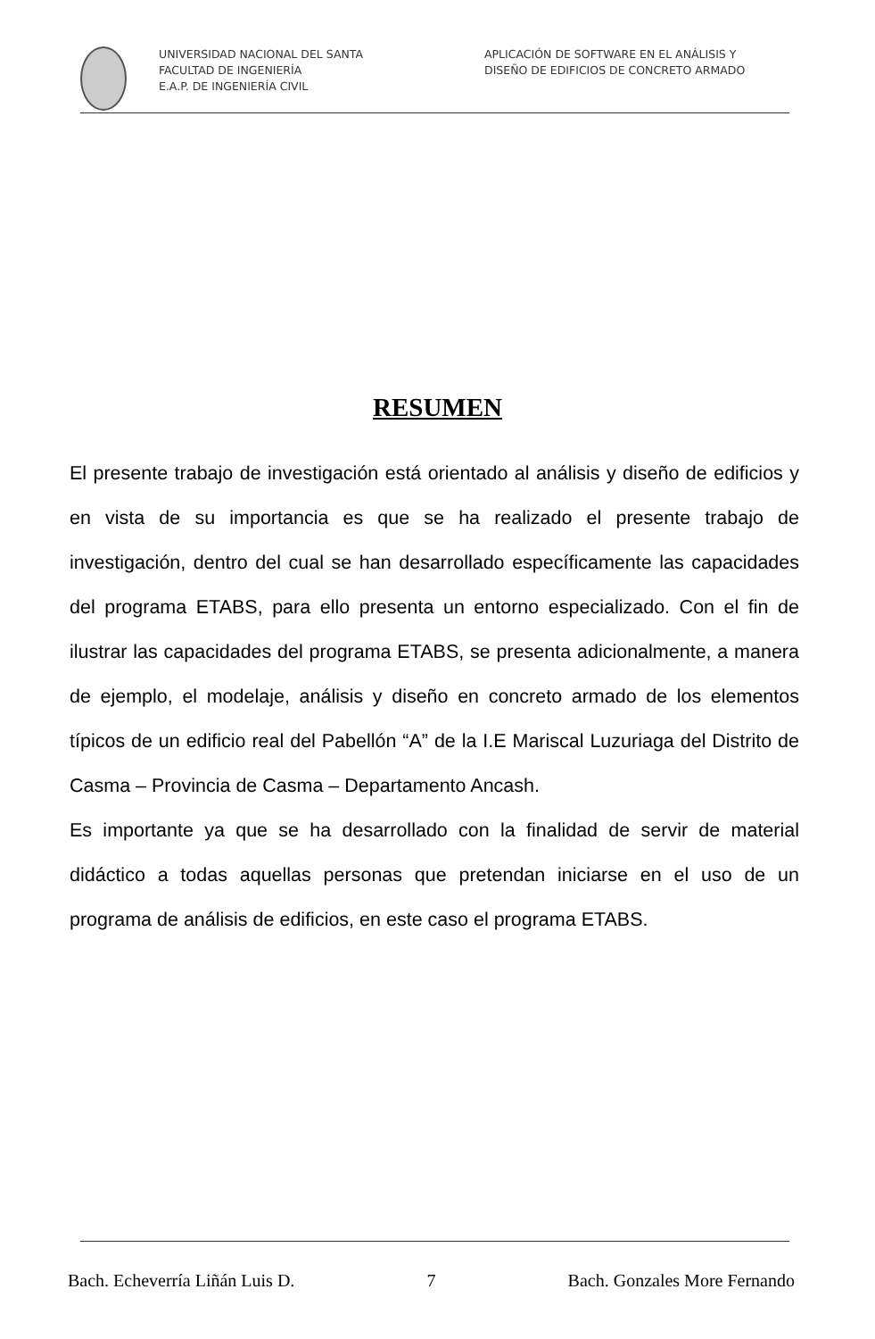UNIVERSIDAD NACIONAL DEL SANTA
FACULTAD DE INGENIERÍA
E.A.P. DE INGENIERÍA CIVIL
APLICACIÓN DE SOFTWARE EN EL ANÁLISIS Y
DISEÑO DE EDIFICIOS DE CONCRETO ARMADO
RESUMEN
El presente trabajo de investigación está orientado al análisis y diseño de edificios y en vista de su importancia es que se ha realizado el presente trabajo de investigación, dentro del cual se han desarrollado específicamente las capacidades del programa ETABS, para ello presenta un entorno especializado. Con el fin de ilustrar las capacidades del programa ETABS, se presenta adicionalmente, a manera de ejemplo, el modelaje, análisis y diseño en concreto armado de los elementos típicos de un edificio real del Pabellón “A” de la I.E Mariscal Luzuriaga del Distrito de Casma – Provincia de Casma – Departamento Ancash.
Es importante ya que se ha desarrollado con la finalidad de servir de material didáctico a todas aquellas personas que pretendan iniciarse en el uso de un programa de análisis de edificios, en este caso el programa ETABS.
Bach. Echeverría Liñán Luis D. 7 Bach. Gonzales More Fernando